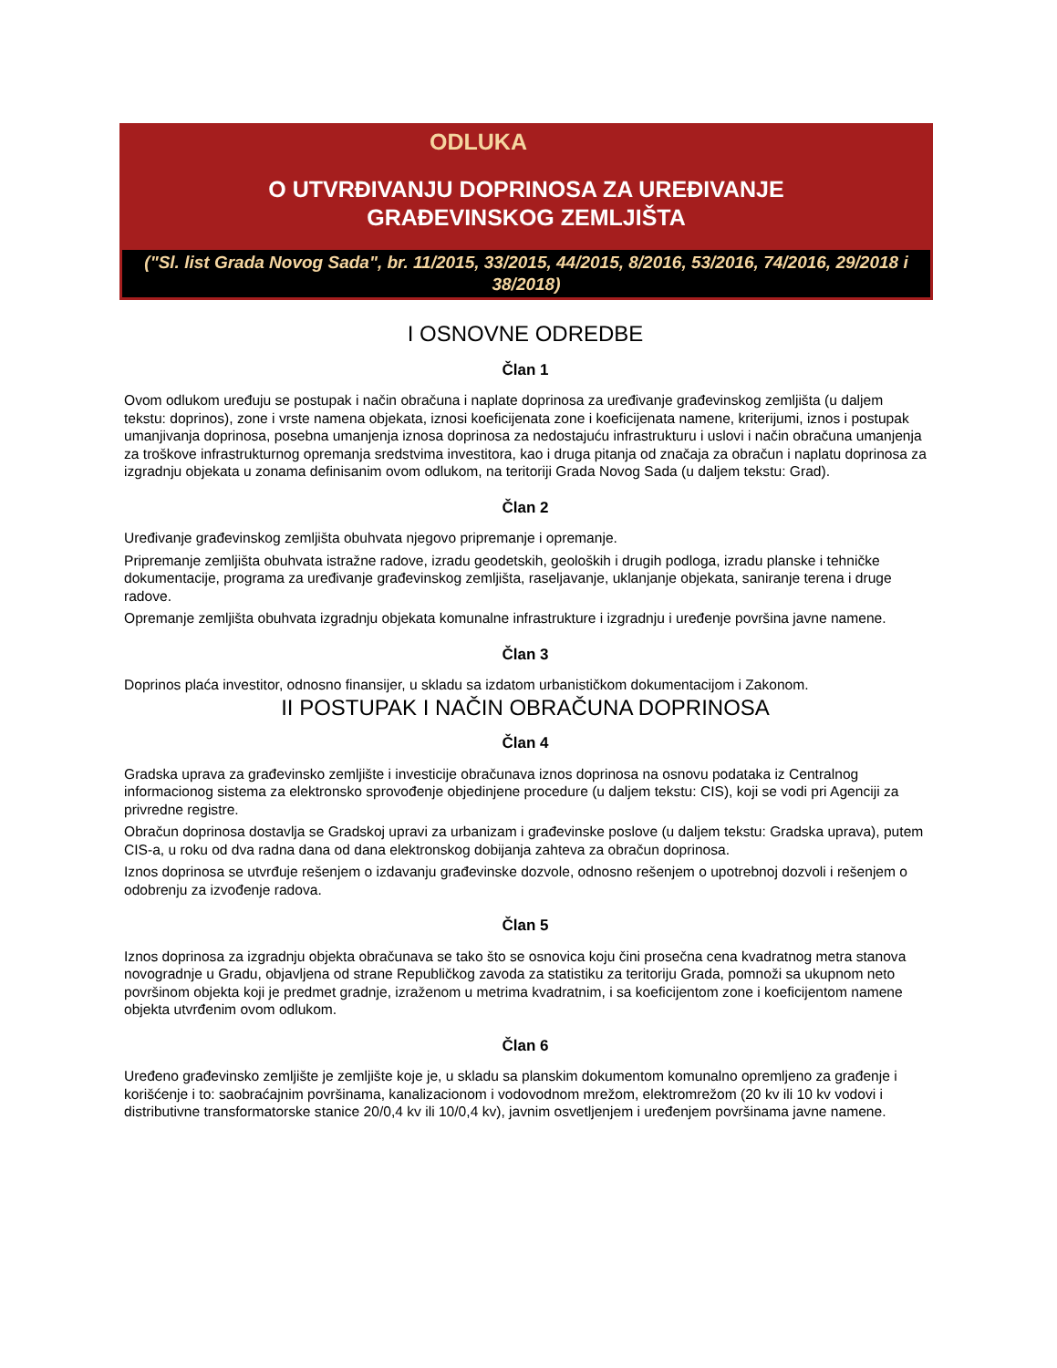ODLUKA
O UTVRĐIVANJU DOPRINOSA ZA UREĐIVANJE
GRAĐEVINSKOG ZEMLJIŠTA
("Sl. list Grada Novog Sada", br. 11/2015, 33/2015, 44/2015, 8/2016, 53/2016, 74/2016, 29/2018 i 38/2018)
I OSNOVNE ODREDBE
Član 1
Ovom odlukom uređuju se postupak i način obračuna i naplate doprinosa za uređivanje građevinskog zemljišta (u daljem tekstu: doprinos), zone i vrste namena objekata, iznosi koeficijenata zone i koeficijenata namene, kriterijumi, iznos i postupak umanjivanja doprinosa, posebna umanjenja iznosa doprinosa za nedostajuću infrastrukturu i uslovi i način obračuna umanjenja za troškove infrastrukturnog opremanja sredstvima investitora, kao i druga pitanja od značaja za obračun i naplatu doprinosa za izgradnju objekata u zonama definisanim ovom odlukom, na teritoriji Grada Novog Sada (u daljem tekstu: Grad).
Član 2
Uređivanje građevinskog zemljišta obuhvata njegovo pripremanje i opremanje.
Pripremanje zemljišta obuhvata istražne radove, izradu geodetskih, geoloških i drugih podloga, izradu planske i tehničke dokumentacije, programa za uređivanje građevinskog zemljišta, raseljavanje, uklanjanje objekata, saniranje terena i druge radove.
Opremanje zemljišta obuhvata izgradnju objekata komunalne infrastrukture i izgradnju i uređenje površina javne namene.
Član 3
Doprinos plaća investitor, odnosno finansijer, u skladu sa izdatom urbanističkom dokumentacijom i Zakonom.
II POSTUPAK I NAČIN OBRAČUNA DOPRINOSA
Član 4
Gradska uprava za građevinsko zemljište i investicije obračunava iznos doprinosa na osnovu podataka iz Centralnog informacionog sistema za elektronsko sprovođenje objedinjene procedure (u daljem tekstu: CIS), koji se vodi pri Agenciji za privredne registre.
Obračun doprinosa dostavlja se Gradskoj upravi za urbanizam i građevinske poslove (u daljem tekstu: Gradska uprava), putem CIS-a, u roku od dva radna dana od dana elektronskog dobijanja zahteva za obračun doprinosa.
Iznos doprinosa se utvrđuje rešenjem o izdavanju građevinske dozvole, odnosno rešenjem o upotrebnoj dozvoli i rešenjem o odobrenju za izvođenje radova.
Član 5
Iznos doprinosa za izgradnju objekta obračunava se tako što se osnovica koju čini prosečna cena kvadratnog metra stanova novogradnje u Gradu, objavljena od strane Republičkog zavoda za statistiku za teritoriju Grada, pomnoži sa ukupnom neto površinom objekta koji je predmet gradnje, izraženom u metrima kvadratnim, i sa koeficijentom zone i koeficijentom namene objekta utvrđenim ovom odlukom.
Član 6
Uređeno građevinsko zemljište je zemljište koje je, u skladu sa planskim dokumentom komunalno opremljeno za građenje i korišćenje i to: saobraćajnim površinama, kanalizacionom i vodovodnom mrežom, elektromrežom (20 kv ili 10 kv vodovi i distributivne transformatorske stanice 20/0,4 kv ili 10/0,4 kv), javnim osvetljenjem i uređenjem površinama javne namene.